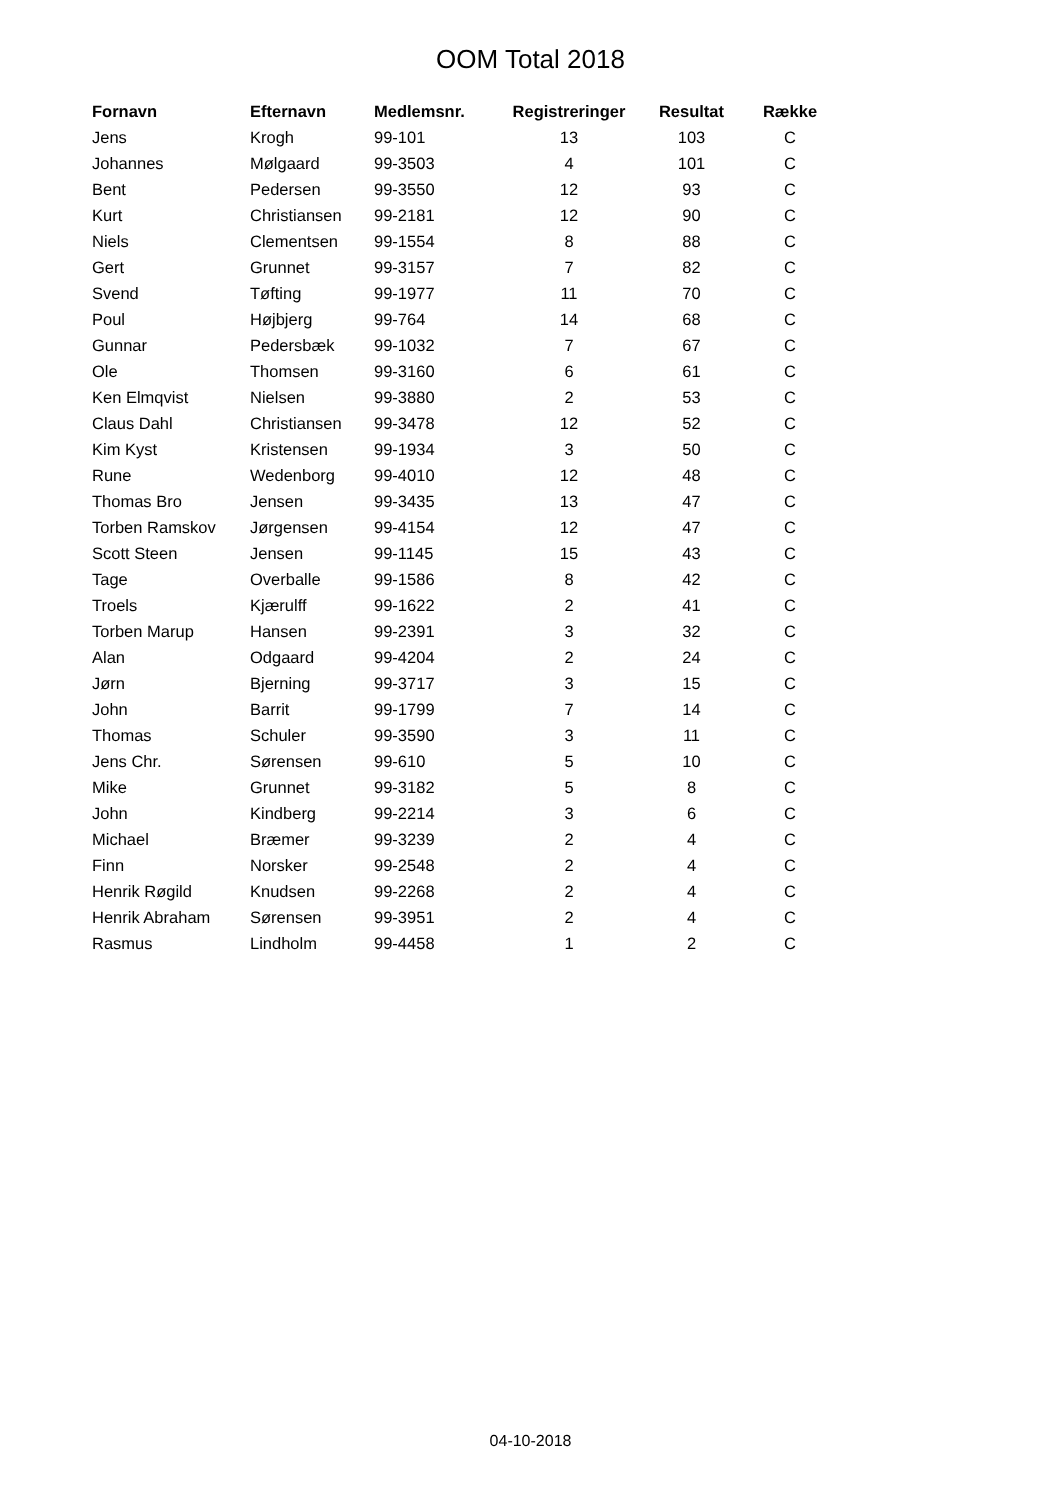OOM Total 2018
| Fornavn | Efternavn | Medlemsnr. | Registreringer | Resultat | Række |
| --- | --- | --- | --- | --- | --- |
| Jens | Krogh | 99-101 | 13 | 103 | C |
| Johannes | Mølgaard | 99-3503 | 4 | 101 | C |
| Bent | Pedersen | 99-3550 | 12 | 93 | C |
| Kurt | Christiansen | 99-2181 | 12 | 90 | C |
| Niels | Clementsen | 99-1554 | 8 | 88 | C |
| Gert | Grunnet | 99-3157 | 7 | 82 | C |
| Svend | Tøfting | 99-1977 | 11 | 70 | C |
| Poul | Højbjerg | 99-764 | 14 | 68 | C |
| Gunnar | Pedersbæk | 99-1032 | 7 | 67 | C |
| Ole | Thomsen | 99-3160 | 6 | 61 | C |
| Ken Elmqvist | Nielsen | 99-3880 | 2 | 53 | C |
| Claus Dahl | Christiansen | 99-3478 | 12 | 52 | C |
| Kim Kyst | Kristensen | 99-1934 | 3 | 50 | C |
| Rune | Wedenborg | 99-4010 | 12 | 48 | C |
| Thomas Bro | Jensen | 99-3435 | 13 | 47 | C |
| Torben Ramskov | Jørgensen | 99-4154 | 12 | 47 | C |
| Scott Steen | Jensen | 99-1145 | 15 | 43 | C |
| Tage | Overballe | 99-1586 | 8 | 42 | C |
| Troels | Kjærulff | 99-1622 | 2 | 41 | C |
| Torben Marup | Hansen | 99-2391 | 3 | 32 | C |
| Alan | Odgaard | 99-4204 | 2 | 24 | C |
| Jørn | Bjerning | 99-3717 | 3 | 15 | C |
| John | Barrit | 99-1799 | 7 | 14 | C |
| Thomas | Schuler | 99-3590 | 3 | 11 | C |
| Jens Chr. | Sørensen | 99-610 | 5 | 10 | C |
| Mike | Grunnet | 99-3182 | 5 | 8 | C |
| John | Kindberg | 99-2214 | 3 | 6 | C |
| Michael | Bræmer | 99-3239 | 2 | 4 | C |
| Finn | Norsker | 99-2548 | 2 | 4 | C |
| Henrik Røgild | Knudsen | 99-2268 | 2 | 4 | C |
| Henrik Abraham | Sørensen | 99-3951 | 2 | 4 | C |
| Rasmus | Lindholm | 99-4458 | 1 | 2 | C |
04-10-2018